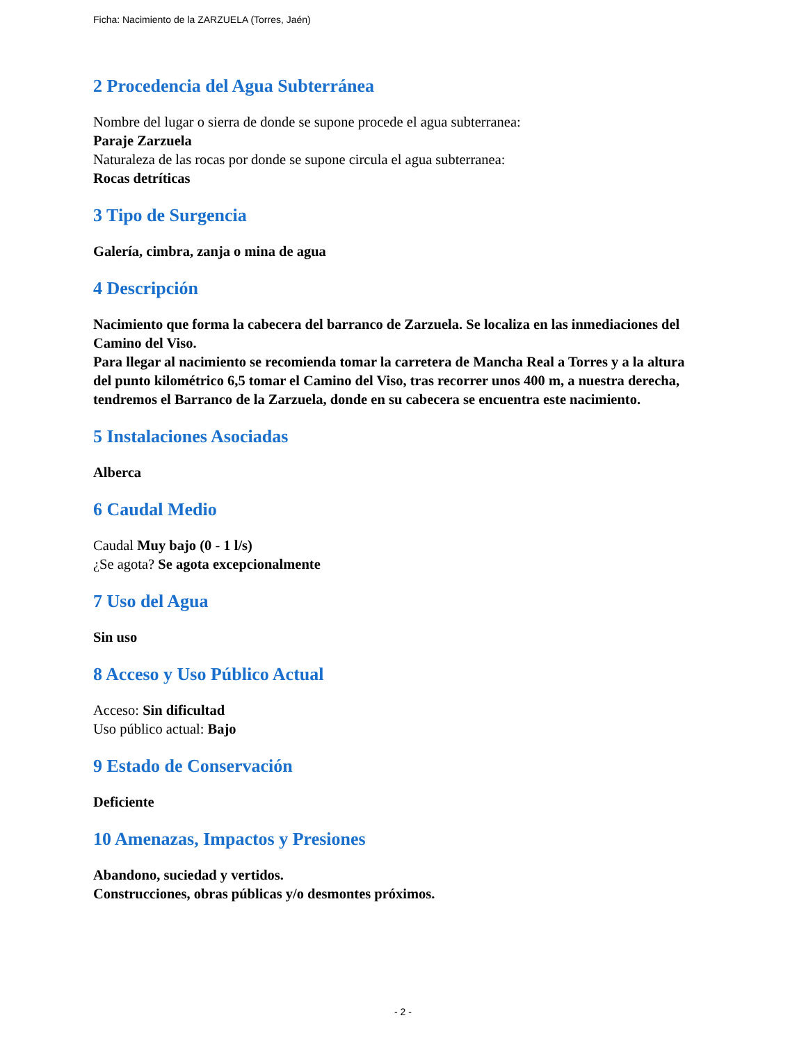Ficha: Nacimiento de la ZARZUELA (Torres, Jaén)
2 Procedencia del Agua Subterránea
Nombre del lugar o sierra de donde se supone procede el agua subterranea:
Paraje Zarzuela
Naturaleza de las rocas por donde se supone circula el agua subterranea:
Rocas detríticas
3 Tipo de Surgencia
Galería, cimbra, zanja o mina de agua
4 Descripción
Nacimiento que forma la cabecera del barranco de Zarzuela. Se localiza en las inmediaciones del Camino del Viso.
Para llegar al nacimiento se recomienda tomar la carretera de Mancha Real a Torres y a la altura del punto kilométrico 6,5 tomar el Camino del Viso, tras recorrer unos 400 m, a nuestra derecha, tendremos el Barranco de la Zarzuela, donde en su cabecera se encuentra este nacimiento.
5 Instalaciones Asociadas
Alberca
6 Caudal Medio
Caudal Muy bajo (0 - 1 l/s)
¿Se agota? Se agota excepcionalmente
7 Uso del Agua
Sin uso
8 Acceso y Uso Público Actual
Acceso: Sin dificultad
Uso público actual: Bajo
9 Estado de Conservación
Deficiente
10 Amenazas, Impactos y Presiones
Abandono, suciedad y vertidos.
Construcciones, obras públicas y/o desmontes próximos.
- 2 -